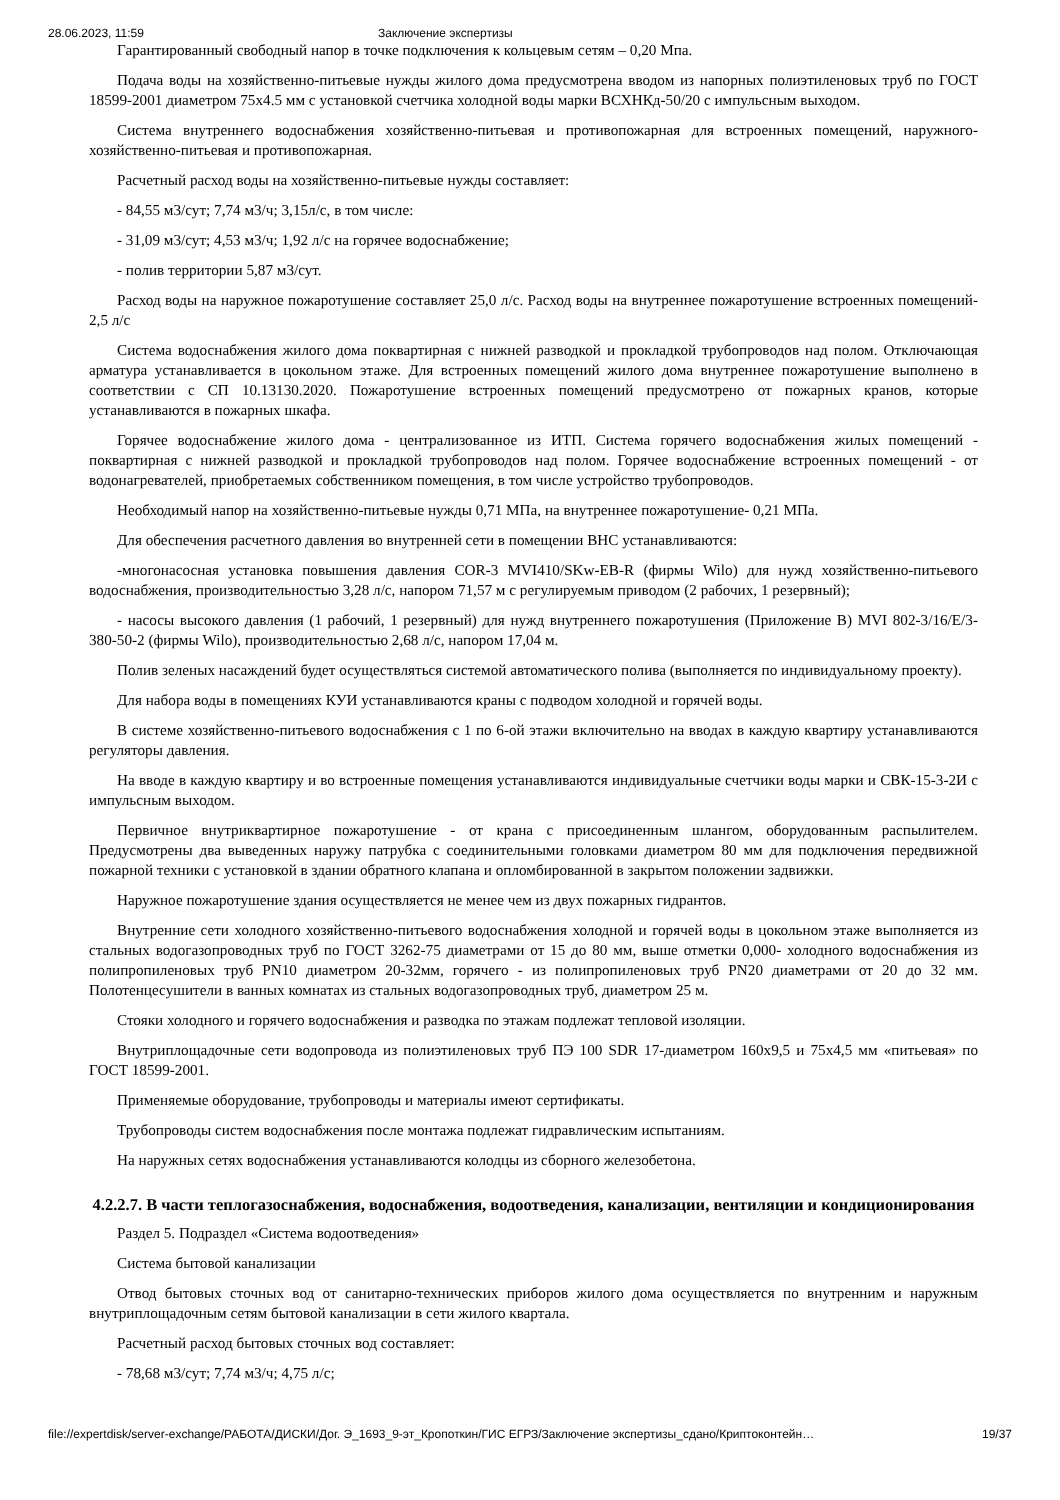28.06.2023, 11:59 Заключение экспертизы
Гарантированный свободный напор в точке подключения к кольцевым сетям – 0,20 Мпа.
Подача воды на хозяйственно-питьевые нужды жилого дома предусмотрена вводом из напорных полиэтиленовых труб по ГОСТ 18599-2001 диаметром 75х4.5 мм с установкой счетчика холодной воды марки ВСХНКд-50/20 с импульсным выходом.
Система внутреннего водоснабжения хозяйственно-питьевая и противопожарная для встроенных помещений, наружного- хозяйственно-питьевая и противопожарная.
Расчетный расход воды на хозяйственно-питьевые нужды составляет:
- 84,55 м3/сут; 7,74 м3/ч; 3,15л/с, в том числе:
- 31,09 м3/сут; 4,53 м3/ч; 1,92 л/с на горячее водоснабжение;
- полив территории 5,87 м3/сут.
Расход воды на наружное пожаротушение составляет 25,0 л/с. Расход воды на внутреннее пожаротушение встроенных помещений- 2,5 л/с
Система водоснабжения жилого дома поквартирная с нижней разводкой и прокладкой трубопроводов над полом. Отключающая арматура устанавливается в цокольном этаже. Для встроенных помещений жилого дома внутреннее пожаротушение выполнено в соответствии с СП 10.13130.2020. Пожаротушение встроенных помещений предусмотрено от пожарных кранов, которые устанавливаются в пожарных шкафа.
Горячее водоснабжение жилого дома - централизованное из ИТП. Система горячего водоснабжения жилых помещений - поквартирная с нижней разводкой и прокладкой трубопроводов над полом. Горячее водоснабжение встроенных помещений - от водонагревателей, приобретаемых собственником помещения, в том числе устройство трубопроводов.
Необходимый напор на хозяйственно-питьевые нужды 0,71 МПа, на внутреннее пожаротушение- 0,21 МПа.
Для обеспечения расчетного давления во внутренней сети в помещении ВНС устанавливаются:
-многонасосная установка повышения давления COR-3 MVI410/SKw-EB-R (фирмы Wilo) для нужд хозяйственно-питьевого водоснабжения, производительностью 3,28 л/с, напором 71,57 м с регулируемым приводом (2 рабочих, 1 резервный);
- насосы высокого давления (1 рабочий, 1 резервный) для нужд внутреннего пожаротушения (Приложение В) MVI 802-3/16/E/3-380-50-2 (фирмы Wilo), производительностью 2,68 л/с, напором 17,04 м.
Полив зеленых насаждений будет осуществляться системой автоматического полива (выполняется по индивидуальному проекту).
Для набора воды в помещениях КУИ устанавливаются краны с подводом холодной и горячей воды.
В системе хозяйственно-питьевого водоснабжения с 1 по 6-ой этажи включительно на вводах в каждую квартиру устанавливаются регуляторы давления.
На вводе в каждую квартиру и во встроенные помещения устанавливаются индивидуальные счетчики воды марки и СВК-15-3-2И с импульсным выходом.
Первичное внутриквартирное пожаротушение - от крана с присоединенным шлангом, оборудованным распылителем. Предусмотрены два выведенных наружу патрубка с соединительными головками диаметром 80 мм для подключения передвижной пожарной техники с установкой в здании обратного клапана и опломбированной в закрытом положении задвижки.
Наружное пожаротушение здания осуществляется не менее чем из двух пожарных гидрантов.
Внутренние сети холодного хозяйственно-питьевого водоснабжения холодной и горячей воды в цокольном этаже выполняется из стальных водогазопроводных труб по ГОСТ 3262-75 диаметрами от 15 до 80 мм, выше отметки 0,000- холодного водоснабжения из полипропиленовых труб PN10 диаметром 20-32мм, горячего - из полипропиленовых труб PN20 диаметрами от 20 до 32 мм. Полотенцесушители в ванных комнатах из стальных водогазопроводных труб, диаметром 25 м.
Стояки холодного и горячего водоснабжения и разводка по этажам подлежат тепловой изоляции.
Внутриплощадочные сети водопровода из полиэтиленовых труб ПЭ 100 SDR 17-диаметром 160х9,5 и 75х4,5 мм «питьевая» по ГОСТ 18599-2001.
Применяемые оборудование, трубопроводы и материалы имеют сертификаты.
Трубопроводы систем водоснабжения после монтажа подлежат гидравлическим испытаниям.
На наружных сетях водоснабжения устанавливаются колодцы из сборного железобетона.
4.2.2.7. В части теплогазоснабжения, водоснабжения, водоотведения, канализации, вентиляции и кондиционирования
Раздел 5. Подраздел «Система водоотведения»
Система бытовой канализации
Отвод бытовых сточных вод от санитарно-технических приборов жилого дома осуществляется по внутренним и наружным внутриплощадочным сетям бытовой канализации в сети жилого квартала.
Расчетный расход бытовых сточных вод составляет:
- 78,68 м3/сут; 7,74 м3/ч; 4,75 л/с;
file://expertdisk/server-exchange/РАБОТА/ДИСКИ/Дог. Э_1693_9-эт_Кропоткин/ГИС ЕГРЗ/Заключение экспертизы_сдано/Криптоконтейн… 19/37